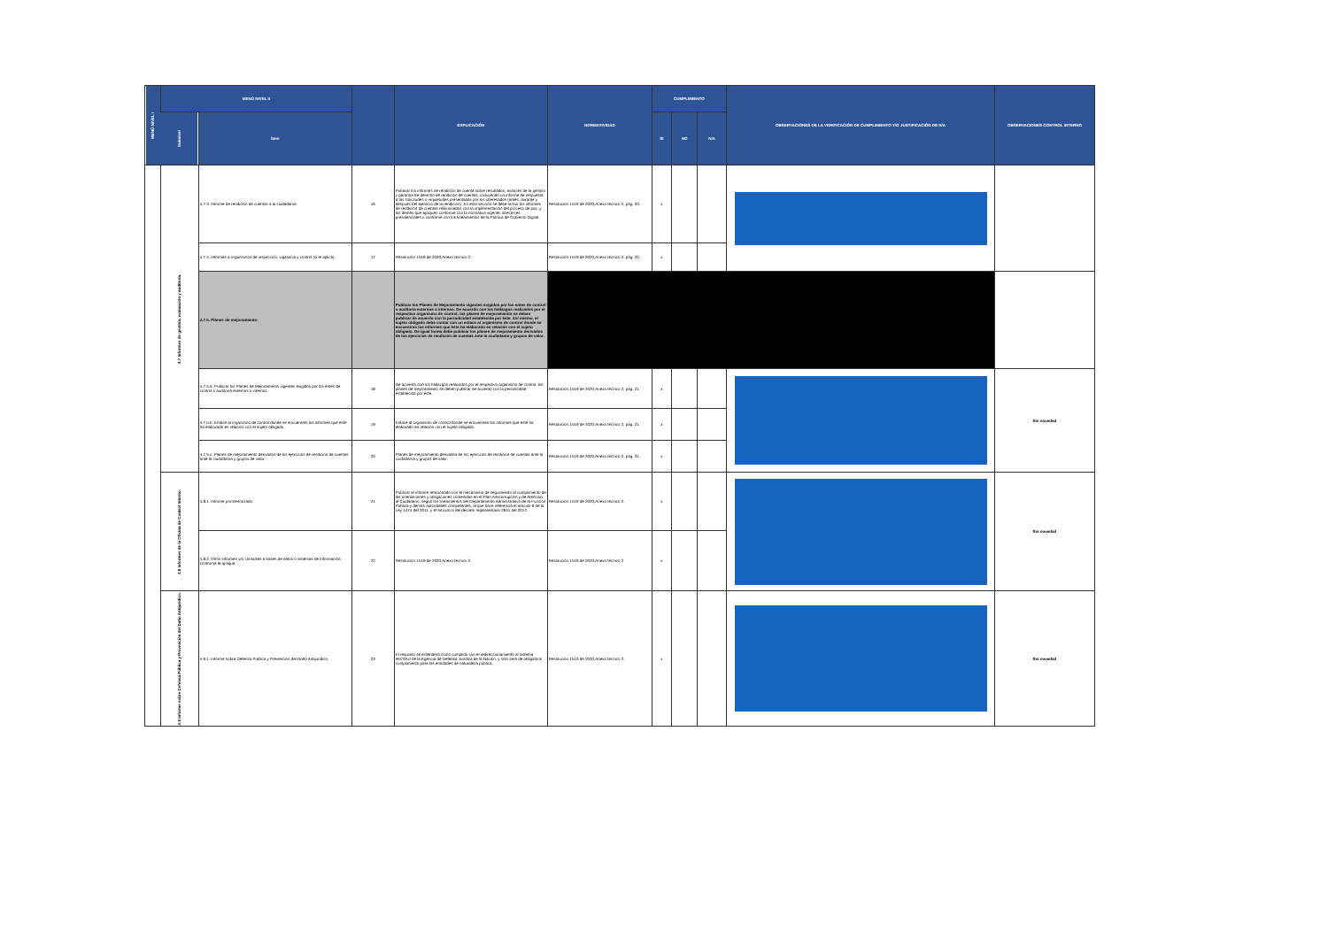| MENÚ NIVEL I | MENÚ NIVEL II | | | EXPLICACIÓN | NORMATIVIDAD | CUMPLIMIENTO | | | OBSERVACIONES DE LA VERIFICACIÓN DE CUMPLIMIENTO Y/O JUSTIFICACIÓN DE N/A | OBSERVACIONES CONTROL INTERNO |
| --- | --- | --- | --- | --- | --- | --- | --- | --- | --- | --- |
| | Subnivel | Ítem | | | | SI | NO | N/A | | |
| | 4.7 Informes de gestión, evaluación y auditoría. | 4.7.3. Informe de rendición de cuentas a la ciudadanía. | 16 | Publicar los informes de rendición de cuenta sobre resultados, avances de la gestión y garantía de derecho de rendición de cuentas, incluyendo un informe de respuesta a las solicitudes o inquietudes presentadas por los interesados (antes, durante y después del ejercicio de la rendición). En esta sección se debe incluir los informes de rendición de cuentas relacionados con la implementación del proceso de paz, y los demás que apliquen conforme con la normativa vigente, directrices presidenciales o conforme con los lineamientos de la Política de Gobierno Digital. | Resolución 1519 de 2020,Anexo técnico 2, pág. 20. | x | | | | |
| | | 4.7.4. Informes a organismos de inspección, vigilancia y control (si le aplica). | 17 | Resolución 1519 de 2020,Anexo técnico 2. | Resolución 1519 de 2020,Anexo técnico 2, pág. 20 | x | | | | |
| | | 4.7.5. Planes de mejoramiento: | | Publicar los Planes de Mejoramiento vigentes exigidos por los entes de control o auditoría externos o internos. De acuerdo con los hallazgos realizados por el respectivo organismo de control, los planes de mejoramiento se deben publicar de acuerdo con la periodicidad establecida por éste. Así mismo, el sujeto obligado debe contar con un enlace al organismo de control donde se encuentren los informes que éste ha elaborado en relación con el sujeto obligado. De igual forma debe publicar los planes de mejoramiento derivados de los ejercicios de rendición de cuentas ante la ciudadanía y grupos de valor. | | | | | | |
| | | 4.7.5.a. Publicar los Planes de Mejoramiento vigentes exigidos por los entes de control o auditoría externos o internos. | 18 | De acuerdo con los hallazgos realizados por el respectivo organismo de control, los planes de mejoramiento se deben publicar de acuerdo con la periodicidad establecida por éste. | Resolución 1519 de 2020,Anexo técnico 2, pág. 21. | x | | | | Sin novedad |
| | | 4.7.5.b. Enlace al organismo de control donde se encuentren los informes que éste ha elaborado en relación con el sujeto obligado. | 19 | Enlace al organismo de control donde se encuentren los informes que éste ha elaborado en relación con el sujeto obligado. | Resolución 1519 de 2020,Anexo técnico 2, pág. 21. | x | | | | |
| | | 4.7.5.c. Planes de mejoramiento derivados de los ejercicios de rendición de cuentas ante la ciudadanía y grupos de valor. | 20 | Planes de mejoramiento derivados de los ejercicios de rendición de cuentas ante la ciudadanía y grupos de valor. | Resolución 1519 de 2020,Anexo técnico 2, pág. 21. | x | | | | |
| | 4.8 Informes de la Oficina de Control Interno. | 4.8.1. Informe pormenorizado. | 21 | Publicar el informe relacionado con el mecanismo de seguimiento al cumplimiento de las orientaciones y obligaciones contenidas en el Plan Anticorrupción y de Atención al Ciudadano, según los lineamientos del Departamento Administrativo de la Función Pública y demás autoridades competentes, al que hace referencia el artículo 9 de la Ley 1474 del 2011, y el artículo 5 del decreto reglamentario 2641 del 2012. | Resolución 1519 de 2020,Anexo técnico 2. | x | | | | Sin novedad |
| | | 4.8.2. Otros informes y/o consultas a bases de datos o sistemas de información, conforme le aplique. | 22 | Resolución 1519 de 2020,Anexo técnico 2. | Resolución 1519 de 2020,Anexo técnico 2 | x | | | | |
| | 4.9 Informe sobre Defensa Pública y Prevención del Daño Antijurídico. | 4.9.1. Informe sobre Defensa Pública y Prevención del Daño Antijurídico. | 23 | El requisito se entenderá como cumplido con el redireccionamiento al sistema eKOGUI de la Agencia de Defensa Jurídica de la Nación, y sólo será de obligatorio cumplimiento para las entidades de naturaleza pública. | Resolución 1519 de 2020,Anexo técnico 2. | x | | | | Sin novedad |